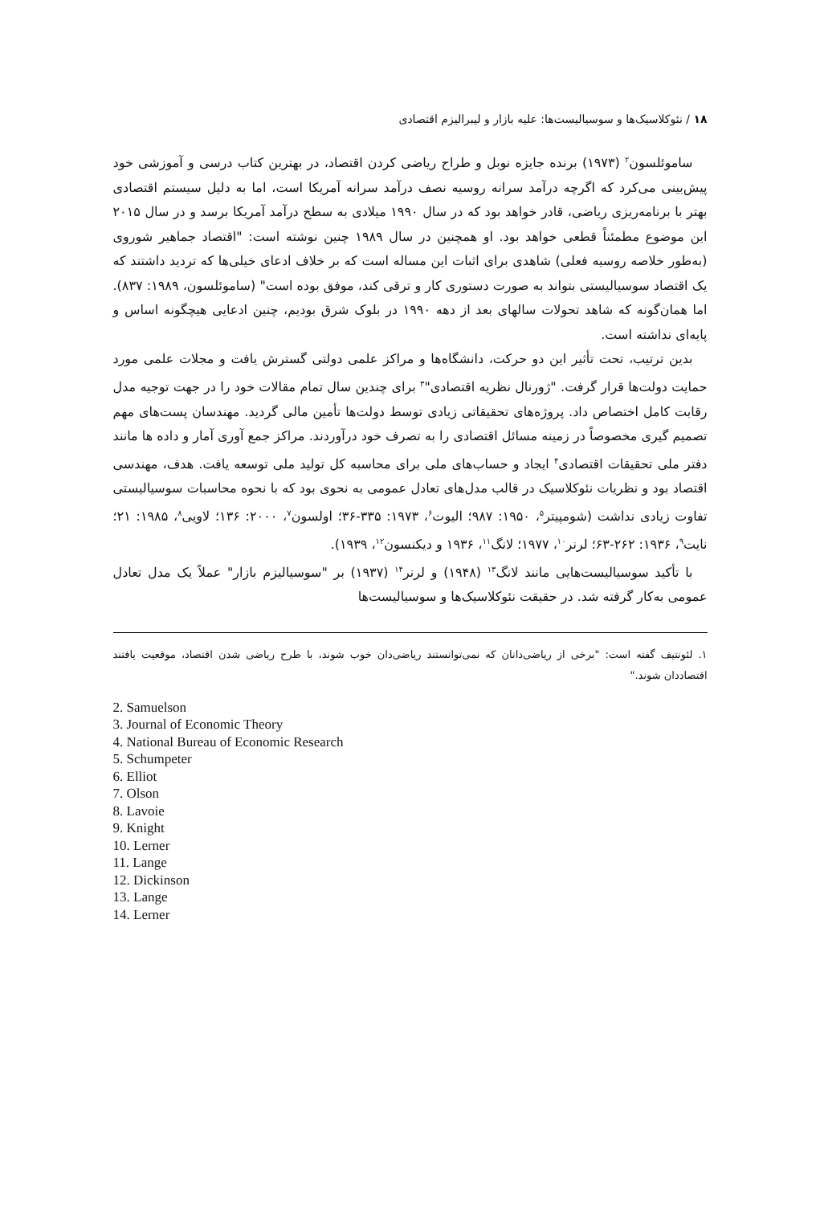۱۸ / نئوکلاسیک‌ها و سوسیالیست‌ها: علیه بازار و لیبرالیزم اقتصادی
ساموئلسون<sup>۲</sup> (۱۹۷۳) برنده جایزه نوبل و طراح ریاضی کردن اقتصاد، در بهترین کتاب درسی و آموزشی خود پیش‌بینی می‌کرد که اگرچه درآمد سرانه روسیه نصف درآمد سرانه آمریکا است، اما به دلیل سیستم اقتصادی بهتر با برنامه‌ریزی ریاضی، قادر خواهد بود که در سال ۱۹۹۰ میلادی به سطح درآمد آمریکا برسد و در سال ۲۰۱۵ این موضوع مطمئناً قطعی خواهد بود. او همچنین در سال ۱۹۸۹ چنین نوشته است: "اقتصاد جماهیر شوروی (به‌طور خلاصه روسیه فعلی) شاهدی برای اثبات این مساله است که بر خلاف ادعای خیلی‌ها که تردید داشتند که یک اقتصاد سوسیالیستی بتواند به صورت دستوری کار و ترقی کند، موفق بوده است" (ساموئلسون، ۱۹۸۹: ۸۳۷). اما همان‌گونه که شاهد تحولات سالهای بعد از دهه ۱۹۹۰ در بلوک شرق بودیم، چنین ادعایی هیچگونه اساس و پایه‌ای نداشته است.
بدین ترتیب، تحت تأثیر این دو حرکت، دانشگاه‌ها و مراکز علمی دولتی گسترش یافت و مجلات علمی مورد حمایت دولت‌ها قرار گرفت. "ژورنال نظریه اقتصادی"<sup>۳</sup> برای چندین سال تمام مقالات خود را در جهت توجیه مدل رقابت کامل اختصاص داد. پروژه‌های تحقیقاتی زیادی توسط دولت‌ها تأمین مالی گردید. مهندسان پست‌های مهم تصمیم گیری مخصوصاً در زمینه مسائل اقتصادی را به تصرف خود درآوردند. مراکز جمع آوری آمار و داده ها مانند دفتر ملی تحقیقات اقتصادی<sup>۴</sup> ایجاد و حساب‌های ملی برای محاسبه کل تولید ملی توسعه یافت. هدف، مهندسی اقتصاد بود و نظریات نئوکلاسیک در قالب مدل‌های تعادل عمومی به نحوی بود که با نحوه محاسبات سوسیالیستی تفاوت زیادی نداشت (شومپیتر<sup>۵</sup>، ۱۹۵۰: ۹۸۷؛ الیوت<sup>۶</sup>، ۱۹۷۳: ۳۳۵-۳۶؛ اولسون<sup>۷</sup>، ۲۰۰۰: ۱۳۶؛ لاویی<sup>۸</sup>، ۱۹۸۵: ۲۱؛ نایت<sup>۹</sup>، ۱۹۳۶: ۲۶۲-۶۳؛ لرنر<sup>۱۰</sup>، ۱۹۷۷؛ لانگ<sup>۱۱</sup>، ۱۹۳۶ و دیکنسون<sup>۱۲</sup>، ۱۹۳۹).
با تأکید سوسیالیست‌هایی مانند لانگ<sup>۱۳</sup> (۱۹۴۸) و لرنر<sup>۱۴</sup> (۱۹۳۷) بر "سوسیالیزم بازار" عملاً یک مدل تعادل عمومی به‌کار گرفته شد. در حقیقت نئوکلاسیک‌ها و سوسیالیست‌ها
۱. لئونتیف گفته است: "برخی از ریاضی‌دانان که نمی‌توانستند ریاضی‌دان خوب شوند، با طرح ریاضی شدن اقتصاد، موقعیت یافتند اقتصاددان شوند."
2. Samuelson
3. Journal of Economic Theory
4. National Bureau of Economic Research
5. Schumpeter
6. Elliot
7. Olson
8. Lavoie
9. Knight
10. Lerner
11. Lange
12. Dickinson
13. Lange
14. Lerner